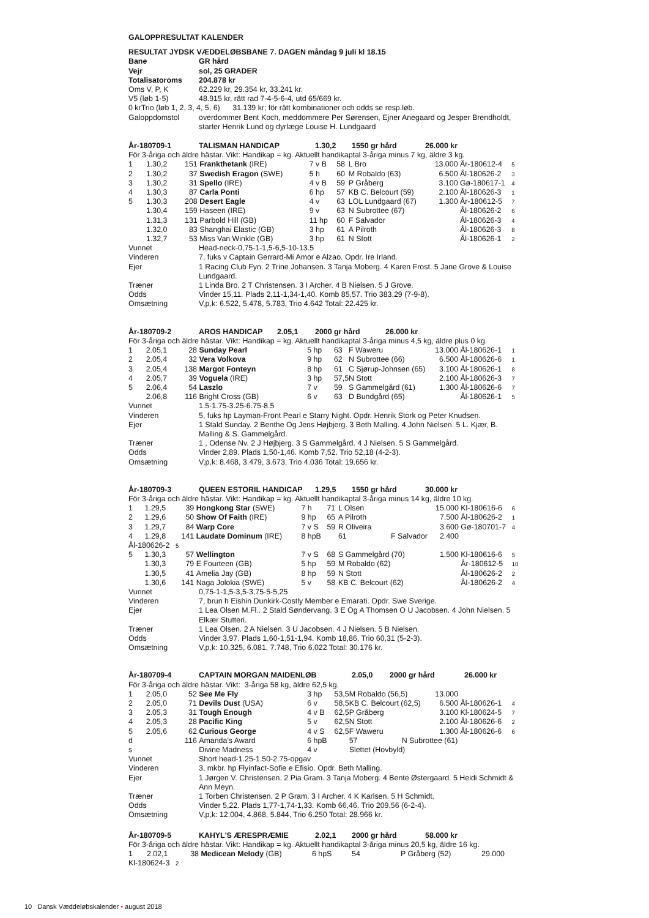GALOPPRESULTAT KALENDER
| RESULTAT JYDSK VÆDDELØBSBANE 7. DAGEN måndag 9 juli kl 18.15 | |
| Bane | GR hård |
| Vejr | sol, 25 GRADER |
| Totalisatoroms | 204.878 kr |
| Oms V, P, K | 62.229 kr, 29.354 kr, 33.241 kr. |
| V5 (løb 1-5) | 48.915 kr, rätt rad 7-4-5-6-4, utd 65/669 kr. |
| 0 krTrio (løb 1, 2, 3, 4, 5, 6) 31.139 kr; för rätt kombinationer och odds se resp.løb. | |
| Galoppdomstol | overdommer Bent Koch, meddommere Per Sørensen, Ejner Anegaard og Jesper Brendholdt, starter Henrik Lund og dyrlæge Louise H. Lundgaard |
| År-180709-1 | TALISMAN HANDICAP | 1.30,2 | 1550 gr hård | 26.000 kr |
För 3-åriga och äldre hästar. Vikt: Handikap = kg. Aktuellt handikaptal 3-åriga minus 7 kg, äldre 3 kg.
| 1 | 1.30,2 | 151 | Frankthetank (IRE) | 7 v B | 58 | L Bro | 13.000 | År-180612-4 | 5 |
| 2 | 1.30,2 | 37 | Swedish Eragon (SWE) | 5 h | 60 | M Robaldo (63) | 6.500 | Ål-180626-2 | 3 |
| 3 | 1.30,2 | 31 | Spello (IRE) | 4 v B | 59 | P Gråberg | 3.100 | Gø-180617-1 | 4 |
| 4 | 1.30,3 | 87 | Carla Ponti | 6 hp | 57 | KB C. Belcourt (59) | 2.100 | Ål-180626-3 | 1 |
| 5 | 1.30,3 | 208 | Desert Eagle | 4 v | 63 | LOL Lundgaard (67) | 1.300 | År-180612-5 | 7 |
| | 1.30,4 | 159 | Haseen (IRE) | 9 v | 63 | N Subrottee (67) | | Ål-180626-2 | 6 |
| | 1.31,3 | 131 | Parbold Hill (GB) | 11 hp | 60 | F Salvador | | Ål-180626-3 | 4 |
| | 1.32,0 | 83 | Shanghai Elastic (GB) | 3 hp | 61 | A Pilroth | | Ål-180626-3 | 8 |
| | 1.32,7 | 53 | Miss Van Winkle (GB) | 3 hp | 61 | N Stott | | Ål-180626-1 | 2 |
| Vunnet | Head-neck-0,75-1-1,5-6,5-10-13.5 |
| Vinderen | 7, fuks v Captain Gerrard-Mi Amor e Alzao. Opdr. Ire Irland. |
| Ejer | 1 Racing Club Fyn. 2 Trine Johansen. 3 Tanja Moberg. 4 Karen Frost. 5 Jane Grove & Louise Lundgaard. |
| Træner | 1 Linda Bro. 2 T Christensen. 3 I Archer. 4 B Nielsen. 5 J Grove. |
| Odds | Vinder 15,11. Plads 2,11-1,34-1,40. Komb 85,57. Trio 383,29 (7-9-8). |
| Omsætning | V,p,k: 6.522, 5.478, 5.783, Trio 4.642 Total: 22.425 kr. |
| År-180709-2 | AROS HANDICAP | 2.05,1 | 2000 gr hård | 26.000 kr |
För 3-åriga och äldre hästar. Vikt: Handikap = kg. Aktuellt handikaptal 3-åriga minus 4,5 kg, äldre plus 0 kg.
| 1 | 2.05,1 | 28 | Sunday Pearl | 5 hp | 63 | F Waweru | 13.000 | Ål-180626-1 | 1 |
| 2 | 2.05,4 | 32 | Vera Volkova | 9 hp | 62 | N Subrottee (66) | 6.500 | Ål-180626-6 | 1 |
| 3 | 2.05,4 | 138 | Margot Fonteyn | 8 hp | 61 | C Sjørup-Johnsen (65) | 3.100 | Ål-180626-1 | 8 |
| 4 | 2.05,7 | 39 | Voguela (IRE) | 3 hp | 57,5 | N Stott | 2.100 | Ål-180626-3 | 7 |
| 5 | 2.06,4 | 54 | Laszlo | 7 v | 59 | S Gammelgård (61) | 1.300 | Ål-180626-6 | 7 |
| | 2.06,8 | 116 | Bright Cross (GB) | 6 v | 63 | D Bundgård (65) | | Ål-180626-1 | 5 |
| Vunnet | 1.5-1.75-3.25-6.75-8.5 |
| Vinderen | 5, fuks hp Layman-Front Pearl e Starry Night. Opdr. Henrik Stork og Peter Knudsen. |
| Ejer | 1 Stald Sunday. 2 Benthe Og Jens Højbjerg. 3 Beth Malling. 4 John Nielsen. 5 L. Kjær, B. Malling & S. Gammelgård. |
| Træner | 1 , Odense Nv. 2 J Højbjerg. 3 S Gammelgård. 4 J Nielsen. 5 S Gammelgård. |
| Odds | Vinder 2,89. Plads 1,50-1,46. Komb 7,52. Trio 52,18 (4-2-3). |
| Omsætning | V,p,k: 8.468, 3.479, 3.673, Trio 4.036 Total: 19.656 kr. |
| År-180709-3 | QUEEN ESTORIL HANDICAP | 1.29,5 | 1550 gr hård | 30.000 kr |
För 3-åriga och äldre hästar. Vikt: Handikap = kg. Aktuellt handikaptal 3-åriga minus 14 kg, äldre 10 kg.
| 1 | 1.29,5 | 39 | Hongkong Star (SWE) | 7 h | 71 | L Olsen | 15.000 | Kl-180616-6 | 6 |
| 2 | 1.29,6 | 50 | Show Of Faith (IRE) | 9 hp | 65 | A Pilroth | 7.500 | Ål-180626-2 | 1 |
| 3 | 1.29,7 | 84 | Warp Core | 7 v S | 59 | R Oliveira | 3.600 | Gø-180701-7 | 4 |
| 4 | 1.29,8 | 141 | Laudate Dominum (IRE) | 8 hpB | | 61 F Salvador | 2.400 | | |
| Ål-180626-2 5 | | | | | | | | | |
| 5 | 1.30,3 | 57 | Wellington | 7 v S | 68 | S Gammelgård (70) | 1.500 | Kl-180616-6 | 5 |
| | 1.30,3 | 79 | E Fourteen (GB) | 5 hp | 59 | M Robaldo (62) | | År-180612-5 | 10 |
| | 1.30,5 | 41 | Amelia Jay (GB) | 8 hp | 59 | N Stott | | Ål-180626-2 | 2 |
| | 1.30,6 | 141 | Naga Jolokia (SWE) | 5 v | 58 | KB C. Belcourt (62) | | Ål-180626-2 | 4 |
| Vunnet | 0,75-1-1,5-3,5-3,75-5-5,25 |
| Vinderen | 7, brun h Eishin Dunkirk-Costly Member e Emarati. Opdr. Swe Sverige. |
| Ejer | 1 Lea Olsen M.Fl.. 2 Stald Søndervang. 3 E Og A Thomsen O U Jacobsen. 4 John Nielsen. 5 Elkær Stutteri. |
| Træner | 1 Lea Olsen. 2 A Nielsen. 3 U Jacobsen. 4 J Nielsen. 5 B Nielsen. |
| Odds | Vinder 3,97. Plads 1,60-1,51-1,94. Komb 18,86. Trio 60,31 (5-2-3). |
| Omsætning | V,p,k: 10.325, 6.081, 7.748, Trio 6.022 Total: 30.176 kr. |
| År-180709-4 | CAPTAIN MORGAN MAIDENLØB | 2.05,0 | 2000 gr hård | 26.000 kr |
För 3-åriga och äldre hästar. Vikt: 3-åriga 58 kg, äldre 62,5 kg.
| 1 | 2.05,0 | 52 | See Me Fly | 3 hp | 53,5 | M Robaldo (56,5) | 13.000 | | |
| 2 | 2.05,0 | 71 | Devils Dust (USA) | 6 v | 58,5 | KB C. Belcourt (62,5) | 6.500 | Ål-180626-1 | 4 |
| 3 | 2.05,3 | 31 | Tough Enough | 4 v B | 62,5 | P Gråberg | 3.100 | Kl-180624-5 | 7 |
| 4 | 2.05,3 | 28 | Pacific King | 5 v | 62,5 | N Stott | 2.100 | Ål-180626-6 | 2 |
| 5 | 2.05,6 | 62 | Curious George | 4 v S | 62,5 | F Waweru | 1.300 | Ål-180626-6 | 6 |
| d | | 116 | Amanda's Award | 6 hpB | | 57 N Subrottee (61) | | | |
| s | | | Divine Madness | 4 v | | Slettet (Hovbyld) | | | |
| Vunnet | Short head-1.25-1.50-2.75-opgav |
| Vinderen | 3, mkbr. hp Flyinfact-Sofie e Efisio. Opdr. Beth Malling. |
| Ejer | 1 Jørgen V. Christensen. 2 Pia Gram. 3 Tanja Moberg. 4 Bente Østergaard. 5 Heidi Schmidt & Ann Meyn. |
| Træner | 1 Torben Christensen. 2 P Gram. 3 I Archer. 4 K Karlsen. 5 H Schmidt. |
| Odds | Vinder 5,22. Plads 1,77-1,74-1,33. Komb 66,46. Trio 209,56 (6-2-4). |
| Omsætning | V,p,k: 12.004, 4.868, 5.844, Trio 6.250 Total: 28.966 kr. |
| År-180709-5 | KAHYL'S ÆRESPRÆMIE | 2.02,1 | 2000 gr hård | 58.000 kr |
För 3-åriga och äldre hästar. Vikt: Handikap = kg. Aktuellt handikaptal 3-åriga minus 20,5 kg, äldre 16 kg.
| 1 | 2.02,1 | 38 | Medicean Melody (GB) | 6 hpS | 54 | P Gråberg (52) | 29.000 |
| Kl-180624-3 2 | | | | | | | |
10 Dansk Væddeløbskalender • august 2018